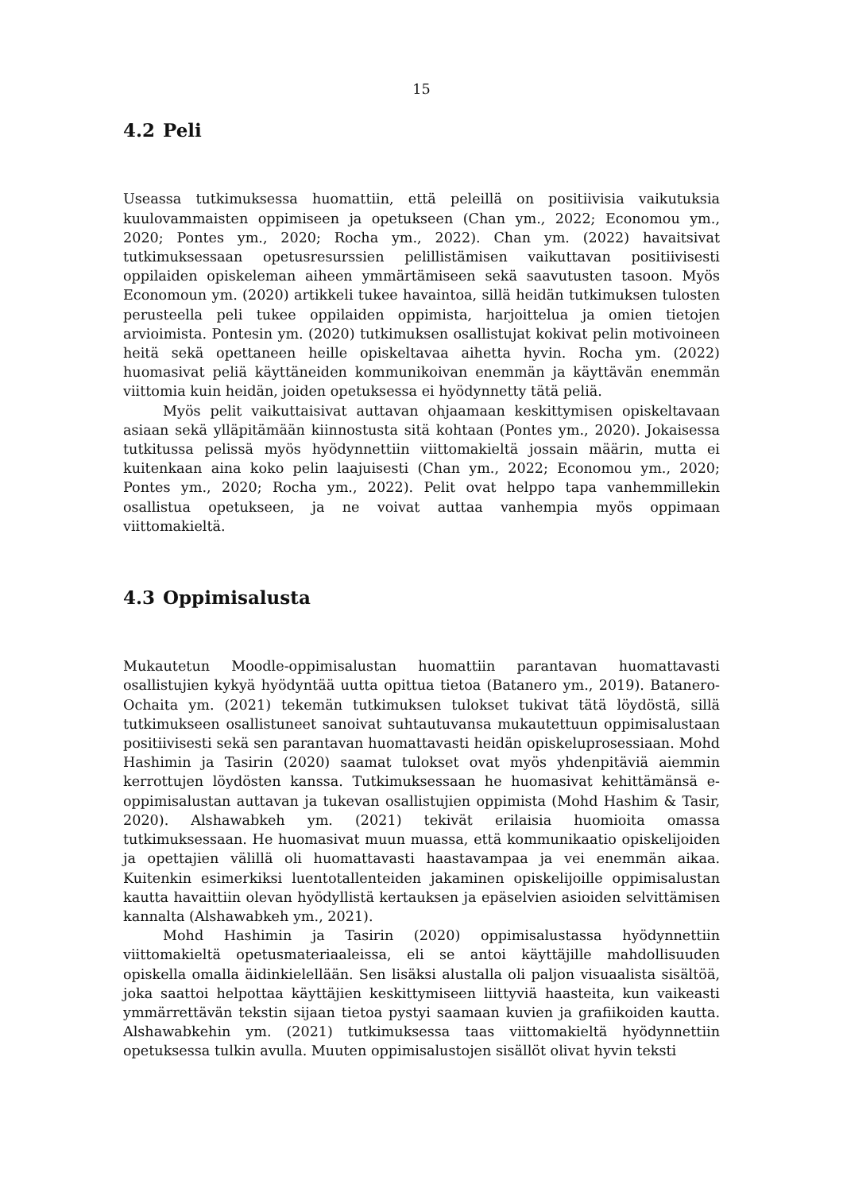15
4.2 Peli
Useassa tutkimuksessa huomattiin, että peleillä on positiivisia vaikutuksia kuulovammaisten oppimiseen ja opetukseen (Chan ym., 2022; Economou ym., 2020; Pontes ym., 2020; Rocha ym., 2022). Chan ym. (2022) havaitsivat tutkimuksessaan opetusresurssien pelillistämisen vaikuttavan positiivisesti oppilaiden opiskeleman aiheen ymmärtämiseen sekä saavutusten tasoon. Myös Economoun ym. (2020) artikkeli tukee havaintoa, sillä heidän tutkimuksen tulosten perusteella peli tukee oppilaiden oppimista, harjoittelua ja omien tietojen arvioimista. Pontesin ym. (2020) tutkimuksen osallistujat kokivat pelin motivoineen heitä sekä opettaneen heille opiskeltavaa aihetta hyvin. Rocha ym. (2022) huomasivat peliä käyttäneiden kommunikoivan enemmän ja käyttävän enemmän viittomia kuin heidän, joiden opetuksessa ei hyödynnetty tätä peliä.
Myös pelit vaikuttaisivat auttavan ohjaamaan keskittymisen opiskeltavaan asiaan sekä ylläpitämään kiinnostusta sitä kohtaan (Pontes ym., 2020). Jokaisessa tutkitussa pelissä myös hyödynnettiin viittomakieltä jossain määrin, mutta ei kuitenkaan aina koko pelin laajuisesti (Chan ym., 2022; Economou ym., 2020; Pontes ym., 2020; Rocha ym., 2022). Pelit ovat helppo tapa vanhemmillekin osallistua opetukseen, ja ne voivat auttaa vanhempia myös oppimaan viittomakieltä.
4.3 Oppimisalusta
Mukautetun Moodle-oppimisalustan huomattiin parantavan huomattavasti osallistujien kykyä hyödyntää uutta opittua tietoa (Batanero ym., 2019). Batanero-Ochaita ym. (2021) tekemän tutkimuksen tulokset tukivat tätä löydöstä, sillä tutkimukseen osallistuneet sanoivat suhtautuvansa mukautettuun oppimisalustaan positiivisesti sekä sen parantavan huomattavasti heidän opiskeluprosessiaan. Mohd Hashimin ja Tasirin (2020) saamat tulokset ovat myös yhdenpitäviä aiemmin kerrottujen löydösten kanssa. Tutkimuksessaan he huomasivat kehittämänsä e-oppimisalustan auttavan ja tukevan osallistujien oppimista (Mohd Hashim & Tasir, 2020). Alshawabkeh ym. (2021) tekivät erilaisia huomioita omassa tutkimuksessaan. He huomasivat muun muassa, että kommunikaatio opiskelijoiden ja opettajien välillä oli huomattavasti haastavampaa ja vei enemmän aikaa. Kuitenkin esimerkiksi luentotallenteiden jakaminen opiskelijoille oppimisalustan kautta havaittiin olevan hyödyllistä kertauksen ja epäselvien asioiden selvittämisen kannalta (Alshawabkeh ym., 2021).
Mohd Hashimin ja Tasirin (2020) oppimisalustassa hyödynnettiin viittomakieltä opetusmateriaaleissa, eli se antoi käyttäjille mahdollisuuden opiskella omalla äidinkielellään. Sen lisäksi alustalla oli paljon visuaalista sisältöä, joka saattoi helpottaa käyttäjien keskittymiseen liittyviä haasteita, kun vaikeasti ymmärrettävän tekstin sijaan tietoa pystyi saamaan kuvien ja grafiikoiden kautta. Alshawabkehin ym. (2021) tutkimuksessa taas viittomakieltä hyödynnettiin opetuksessa tulkin avulla. Muuten oppimisalustojen sisällöt olivat hyvin teksti